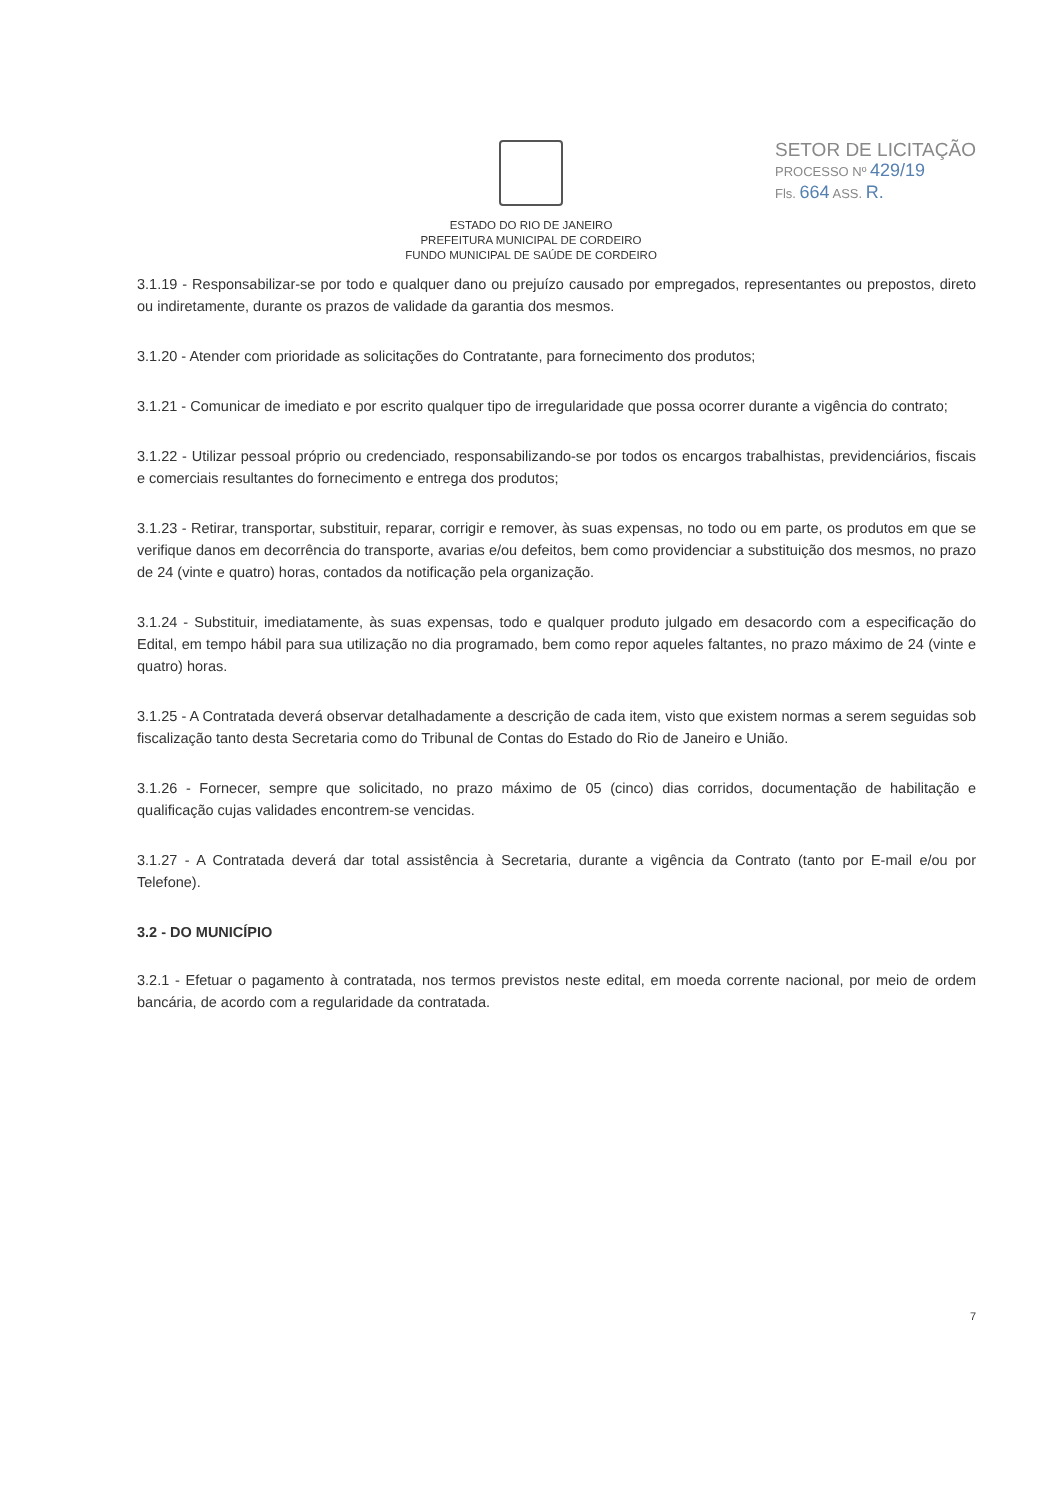SETOR DE LICITAÇÃO
PROCESSO Nº 429/19
Fls. 664 ASS. R.
ESTADO DO RIO DE JANEIRO
PREFEITURA MUNICIPAL DE CORDEIRO
FUNDO MUNICIPAL DE SAÚDE DE CORDEIRO
3.1.19 - Responsabilizar-se por todo e qualquer dano ou prejuízo causado por empregados, representantes ou prepostos, direto ou indiretamente, durante os prazos de validade da garantia dos mesmos.
3.1.20 - Atender com prioridade as solicitações do Contratante, para fornecimento dos produtos;
3.1.21 - Comunicar de imediato e por escrito qualquer tipo de irregularidade que possa ocorrer durante a vigência do contrato;
3.1.22 - Utilizar pessoal próprio ou credenciado, responsabilizando-se por todos os encargos trabalhistas, previdenciários, fiscais e comerciais resultantes do fornecimento e entrega dos produtos;
3.1.23 - Retirar, transportar, substituir, reparar, corrigir e remover, às suas expensas, no todo ou em parte, os produtos em que se verifique danos em decorrência do transporte, avarias e/ou defeitos, bem como providenciar a substituição dos mesmos, no prazo de 24 (vinte e quatro) horas, contados da notificação pela organização.
3.1.24 - Substituir, imediatamente, às suas expensas, todo e qualquer produto julgado em desacordo com a especificação do Edital, em tempo hábil para sua utilização no dia programado, bem como repor aqueles faltantes, no prazo máximo de 24 (vinte e quatro) horas.
3.1.25 - A Contratada deverá observar detalhadamente a descrição de cada item, visto que existem normas a serem seguidas sob fiscalização tanto desta Secretaria como do Tribunal de Contas do Estado do Rio de Janeiro e União.
3.1.26 - Fornecer, sempre que solicitado, no prazo máximo de 05 (cinco) dias corridos, documentação de habilitação e qualificação cujas validades encontrem-se vencidas.
3.1.27 - A Contratada deverá dar total assistência à Secretaria, durante a vigência da Contrato (tanto por E-mail e/ou por Telefone).
3.2 - DO MUNICÍPIO
3.2.1 - Efetuar o pagamento à contratada, nos termos previstos neste edital, em moeda corrente nacional, por meio de ordem bancária, de acordo com a regularidade da contratada.
7
​